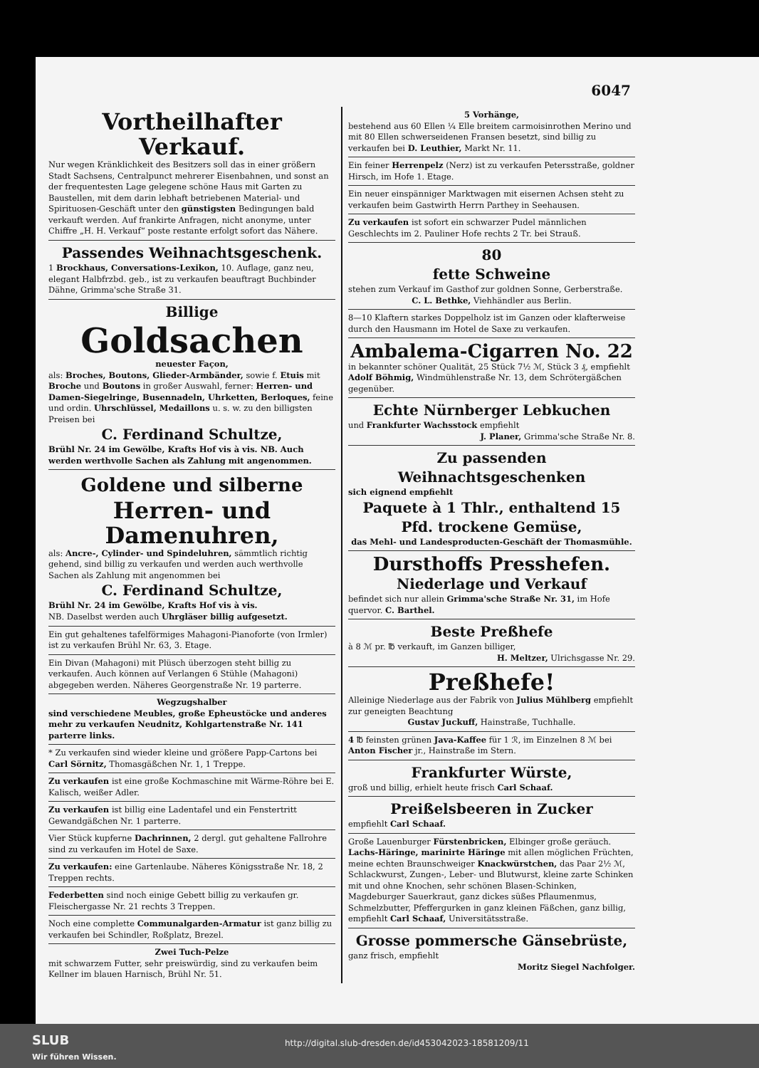6047
Vortheilhafter Verkauf.
Nur wegen Kränklichkeit des Besitzers soll das in einer größern Stadt Sachsens, Centralpunct mehrerer Eisenbahnen, und sonst an der frequentesten Lage gelegene schöne Haus mit Garten zu Baustellen, mit dem darin lebhaft betriebenen Material- und Spirituosen-Geschäft unter den günstigsten Bedingungen bald verkauft werden. Auf frankirte Anfragen, nicht anonyme, unter Chiffre „H. H. Verkauf“ poste restante erfolgt sofort das Nähere.
Passendes Weihnachtsgeschenk.
1 Brockhaus, Conversations-Lexikon, 10. Auflage, ganz neu, elegant Halbfrzbd. geb., ist zu verkaufen beauftragt Buchbinder Dähne, Grimma'sche Straße 31.
Billige
Goldsachen
neuester Façon,
als: Broches, Boutons, Glieder-Armbänder, sowie f. Etuis mit Broche und Boutons in großer Auswahl, ferner: Herren- und Damen-Siegelringe, Busennadeln, Uhrketten, Berloques, feine und ordin. Uhrschlüssel, Medaillons u. s. w. zu den billigsten Preisen bei
C. Ferdinand Schultze,
Brühl Nr. 24 im Gewölbe, Krafts Hof vis à vis. NB. Auch werden werthvolle Sachen als Zahlung mit angenommen.
Goldene und silberne
Herren- und Damenuhren,
als: Ancre-, Cylinder- und Spindeluhren, sämmtlich richtig gehend, sind billig zu verkaufen und werden auch werthvolle Sachen als Zahlung mit angenommen bei
C. Ferdinand Schultze,
Brühl Nr. 24 im Gewölbe, Krafts Hof vis à vis.
NB. Daselbst werden auch Uhrgläser billig aufgesetzt.
Ein gut gehaltenes tafelförmiges Mahagoni-Pianoforte (von Irmler) ist zu verkaufen Brühl Nr. 63, 3. Etage.
Ein Divan (Mahagoni) mit Plüsch überzogen steht billig zu verkaufen. Auch können auf Verlangen 6 Stühle (Mahagoni) abgegeben werden. Näheres Georgenstraße Nr. 19 parterre.
Wegzugshalber
sind verschiedene Meubles, große Epheustöcke und anderes mehr zu verkaufen Neudnitz, Kohlgartenstraße Nr. 141 parterre links.
* Zu verkaufen sind wieder kleine und größere Papp-Cartons bei Carl Sörnitz, Thomasgäßchen Nr. 1, 1 Treppe.
Zu verkaufen ist eine große Kochmaschine mit Wärme-Röhre bei E. Kalisch, weißer Adler.
Zu verkaufen ist billig eine Ladentafel und ein Fenstertritt Gewandgäßchen Nr. 1 parterre.
Vier Stück kupferne Dachrinnen, 2 dergl. gut gehaltene Fallrohre sind zu verkaufen im Hotel de Saxe.
Zu verkaufen: eine Gartenlaube. Näheres Königsstraße Nr. 18, 2 Treppen rechts.
Federbetten sind noch einige Gebett billig zu verkaufen gr. Fleischergasse Nr. 21 rechts 3 Treppen.
Noch eine complette Communalgarden-Armatur ist ganz billig zu verkaufen bei Schindler, Roßplatz, Brezel.
Zwei Tuch-Pelze
mit schwarzem Futter, sehr preiswürdig, sind zu verkaufen beim Kellner im blauen Harnisch, Brühl Nr. 51.
5 Vorhänge,
bestehend aus 60 Ellen ¼ Elle breitem carmoisinrothen Merino und mit 80 Ellen schwerseidenen Fransen besetzt, sind billig zu verkaufen bei D. Leuthier, Markt Nr. 11.
Ein feiner Herrenpelz (Nerz) ist zu verkaufen Petersstraße, goldner Hirsch, im Hofe 1. Etage.
Ein neuer einspänniger Marktwagen mit eisernen Achsen steht zu verkaufen beim Gastwirth Herrn Parthey in Seehausen.
Zu verkaufen ist sofort ein schwarzer Pudel männlichen Geschlechts im 2. Pauliner Hofe rechts 2 Tr. bei Strauß.
80
fette Schweine
stehen zum Verkauf im Gasthof zur goldnen Sonne, Gerberstraße.
C. L. Bethke, Viehhändler aus Berlin.
8—10 Klaftern starkes Doppelholz ist im Ganzen oder klafterweise durch den Hausmann im Hotel de Saxe zu verkaufen.
Ambalema-Cigarren No. 22
in bekannter schöner Qualität, 25 Stück 7½ ℳ, Stück 3 ₰, empfiehlt Adolf Böhmig, Windmühlenstraße Nr. 13, dem Schrötergäßchen gegenüber.
Echte Nürnberger Lebkuchen
und Frankfurter Wachsstock empfiehlt
J. Planer, Grimma'sche Straße Nr. 8.
Zu passenden Weihnachtsgeschenken
sich eignend empfiehlt
Paquete à 1 Thlr., enthaltend 15 Pfd. trockene Gemüse,
das Mehl- und Landesproducten-Geschäft der Thomasmühle.
Dursthoffs Presshefen.
Niederlage und Verkauf
befindet sich nur allein Grimma'sche Straße Nr. 31, im Hofe quervor. C. Barthel.
Beste Preßhefe
à 8 ℳ pr. ℔ verkauft, im Ganzen billiger,
H. Meltzer, Ulrichsgasse Nr. 29.
Preßhefe!
Alleinige Niederlage aus der Fabrik von Julius Mühlberg empfiehlt zur geneigten Beachtung
Gustav Juckuff, Hainstraße, Tuchhalle.
4 ℔ feinsten grünen Java-Kaffee für 1 ℛ, im Einzelnen 8 ℳ bei Anton Fischer jr., Hainstraße im Stern.
Frankfurter Würste,
groß und billig, erhielt heute frisch Carl Schaaf.
Preißelsbeeren in Zucker
empfiehlt Carl Schaaf.
Große Lauenburger Fürstenbricken, Elbinger große geräuch. Lachs-Häringe, marinirte Häringe mit allen möglichen Früchten, meine echten Braunschweiger Knackwürstchen, das Paar 2½ ℳ, Schlackwurst, Zungen-, Leber- und Blutwurst, kleine zarte Schinken mit und ohne Knochen, sehr schönen Blasen-Schinken, Magdeburger Sauerkraut, ganz dickes süßes Pflaumenmus, Schmelzbutter, Pfeffergurken in ganz kleinen Fäßchen, ganz billig, empfiehlt Carl Schaaf, Universitätsstraße.
Grosse pommersche Gänsebrüste,
ganz frisch, empfiehlt
Moritz Siegel Nachfolger.
SLUB
Wir führen Wissen.
http://digital.slub-dresden.de/id453042023-18581209/11